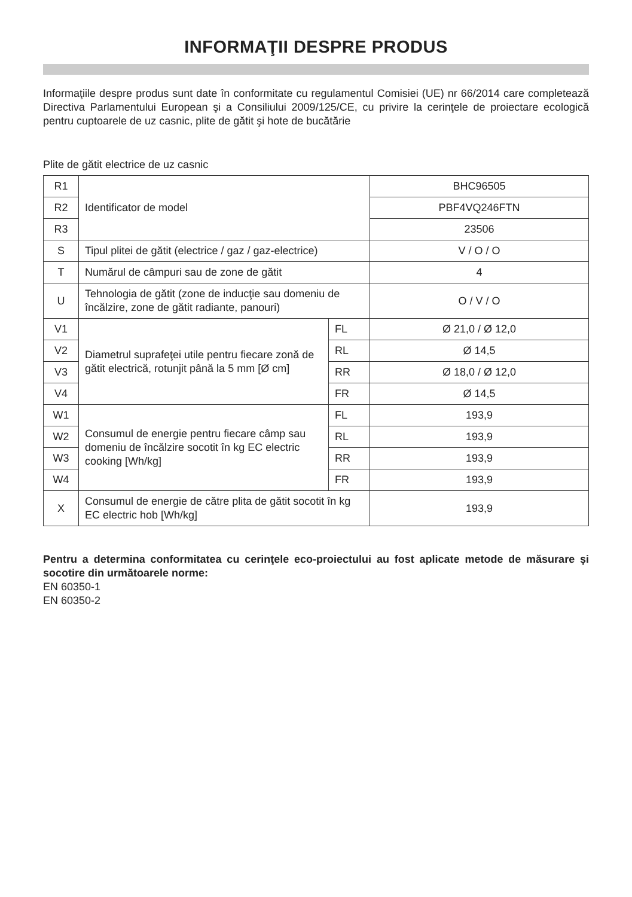INFORMAŢII DESPRE PRODUS
Informaţiile despre produs sunt date în conformitate cu regulamentul Comisiei (UE) nr 66/2014 care completează Directiva Parlamentului European şi a Consiliului 2009/125/CE, cu privire la cerinţele de proiectare ecologică pentru cuptoarele de uz casnic, plite de gătit şi hote de bucătărie
Plite de gătit electrice de uz casnic
| R1 | Identificator de model | | BHC96505 |
| R2 | | | PBF4VQ246FTN |
| R3 | | | 23506 |
| S | Tipul plitei de gătit (electrice / gaz / gaz-electrice) | | V / O / O |
| T | Numărul de câmpuri sau de zone de gătit | | 4 |
| U | Tehnologia de gătit (zone de inducţie sau domeniu de încălzire, zone de gătit radiante, panouri) | | O / V / O |
| V1 | Diametrul suprafeţei utile pentru fiecare zonă de gătit electrică, rotunjit până la 5 mm [Ø cm] | FL | Ø 21,0 / Ø 12,0 |
| V2 | | RL | Ø 14,5 |
| V3 | | RR | Ø 18,0 / Ø 12,0 |
| V4 | | FR | Ø 14,5 |
| W1 | Consumul de energie pentru fiecare câmp sau domeniu de încălzire socotit în kg EC electric cooking [Wh/kg] | FL | 193,9 |
| W2 | | RL | 193,9 |
| W3 | | RR | 193,9 |
| W4 | | FR | 193,9 |
| X | Consumul de energie de către plita de gătit socotit în kg EC electric hob [Wh/kg] | | 193,9 |
Pentru a determina conformitatea cu cerinţele eco-proiectului au fost aplicate metode de măsurare şi socotire din următoarele norme:
EN 60350-1
EN 60350-2